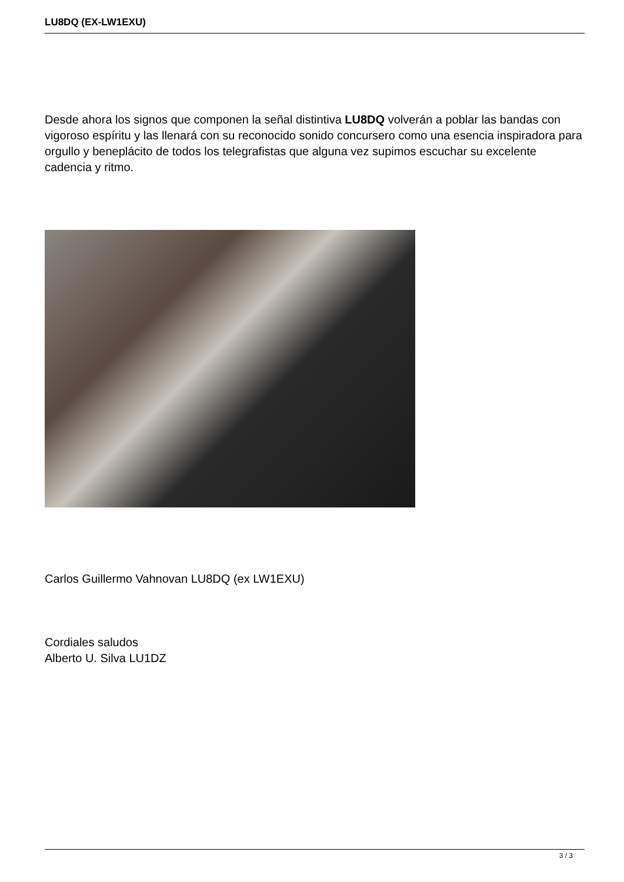LU8DQ (EX-LW1EXU)
Desde ahora los signos que componen la señal distintiva LU8DQ volverán a poblar las bandas con vigoroso espíritu y las llenará con su reconocido sonido concursero como una esencia inspiradora para orgullo y beneplácito de todos los telegrafistas que alguna vez supimos escuchar su excelente cadencia y ritmo.
Carlos Guillermo Vahnovan LU8DQ (ex LW1EXU)
Cordiales saludos
Alberto U. Silva LU1DZ
3 / 3